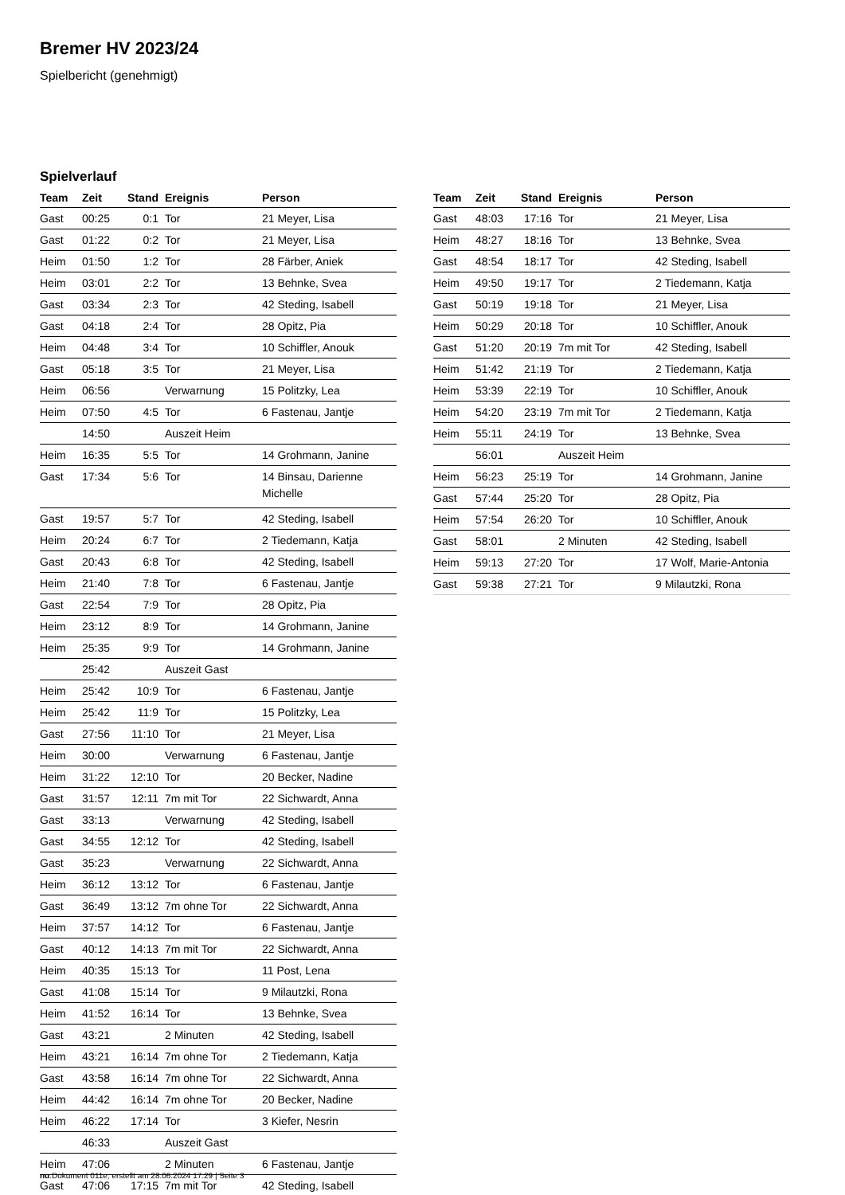Bremer HV 2023/24
Spielbericht (genehmigt)
Spielverlauf
| Team | Zeit | Stand | Ereignis | Person |
| --- | --- | --- | --- | --- |
| Gast | 00:25 | 0:1 | Tor | 21 Meyer, Lisa |
| Gast | 01:22 | 0:2 | Tor | 21 Meyer, Lisa |
| Heim | 01:50 | 1:2 | Tor | 28 Färber, Aniek |
| Heim | 03:01 | 2:2 | Tor | 13 Behnke, Svea |
| Gast | 03:34 | 2:3 | Tor | 42 Steding, Isabell |
| Gast | 04:18 | 2:4 | Tor | 28 Opitz, Pia |
| Heim | 04:48 | 3:4 | Tor | 10 Schiffler, Anouk |
| Gast | 05:18 | 3:5 | Tor | 21 Meyer, Lisa |
| Heim | 06:56 | | Verwarnung | 15 Politzky, Lea |
| Heim | 07:50 | 4:5 | Tor | 6 Fastenau, Jantje |
| | 14:50 | | Auszeit Heim | |
| Heim | 16:35 | 5:5 | Tor | 14 Grohmann, Janine |
| Gast | 17:34 | 5:6 | Tor | 14 Binsau, Darienne Michelle |
| Gast | 19:57 | 5:7 | Tor | 42 Steding, Isabell |
| Heim | 20:24 | 6:7 | Tor | 2 Tiedemann, Katja |
| Gast | 20:43 | 6:8 | Tor | 42 Steding, Isabell |
| Heim | 21:40 | 7:8 | Tor | 6 Fastenau, Jantje |
| Gast | 22:54 | 7:9 | Tor | 28 Opitz, Pia |
| Heim | 23:12 | 8:9 | Tor | 14 Grohmann, Janine |
| Heim | 25:35 | 9:9 | Tor | 14 Grohmann, Janine |
| | 25:42 | | Auszeit Gast | |
| Heim | 25:42 | 10:9 | Tor | 6 Fastenau, Jantje |
| Heim | 25:42 | 11:9 | Tor | 15 Politzky, Lea |
| Gast | 27:56 | 11:10 | Tor | 21 Meyer, Lisa |
| Heim | 30:00 | | Verwarnung | 6 Fastenau, Jantje |
| Heim | 31:22 | 12:10 | Tor | 20 Becker, Nadine |
| Gast | 31:57 | 12:11 | 7m mit Tor | 22 Sichwardt, Anna |
| Gast | 33:13 | | Verwarnung | 42 Steding, Isabell |
| Gast | 34:55 | 12:12 | Tor | 42 Steding, Isabell |
| Gast | 35:23 | | Verwarnung | 22 Sichwardt, Anna |
| Heim | 36:12 | 13:12 | Tor | 6 Fastenau, Jantje |
| Gast | 36:49 | 13:12 | 7m ohne Tor | 22 Sichwardt, Anna |
| Heim | 37:57 | 14:12 | Tor | 6 Fastenau, Jantje |
| Gast | 40:12 | 14:13 | 7m mit Tor | 22 Sichwardt, Anna |
| Heim | 40:35 | 15:13 | Tor | 11 Post, Lena |
| Gast | 41:08 | 15:14 | Tor | 9 Milautzki, Rona |
| Heim | 41:52 | 16:14 | Tor | 13 Behnke, Svea |
| Gast | 43:21 | | 2 Minuten | 42 Steding, Isabell |
| Heim | 43:21 | 16:14 | 7m ohne Tor | 2 Tiedemann, Katja |
| Gast | 43:58 | 16:14 | 7m ohne Tor | 22 Sichwardt, Anna |
| Heim | 44:42 | 16:14 | 7m ohne Tor | 20 Becker, Nadine |
| Heim | 46:22 | 17:14 | Tor | 3 Kiefer, Nesrin |
| | 46:33 | | Auszeit Gast | |
| Heim | 47:06 | | 2 Minuten | 6 Fastenau, Jantje |
| Gast | 47:06 | 17:15 | 7m mit Tor | 42 Steding, Isabell |
| Team | Zeit | Stand | Ereignis | Person |
| --- | --- | --- | --- | --- |
| Gast | 48:03 | 17:16 | Tor | 21 Meyer, Lisa |
| Heim | 48:27 | 18:16 | Tor | 13 Behnke, Svea |
| Gast | 48:54 | 18:17 | Tor | 42 Steding, Isabell |
| Heim | 49:50 | 19:17 | Tor | 2 Tiedemann, Katja |
| Gast | 50:19 | 19:18 | Tor | 21 Meyer, Lisa |
| Heim | 50:29 | 20:18 | Tor | 10 Schiffler, Anouk |
| Gast | 51:20 | 20:19 | 7m mit Tor | 42 Steding, Isabell |
| Heim | 51:42 | 21:19 | Tor | 2 Tiedemann, Katja |
| Heim | 53:39 | 22:19 | Tor | 10 Schiffler, Anouk |
| Heim | 54:20 | 23:19 | 7m mit Tor | 2 Tiedemann, Katja |
| Heim | 55:11 | 24:19 | Tor | 13 Behnke, Svea |
| | 56:01 | | Auszeit Heim | |
| Heim | 56:23 | 25:19 | Tor | 14 Grohmann, Janine |
| Gast | 57:44 | 25:20 | Tor | 28 Opitz, Pia |
| Heim | 57:54 | 26:20 | Tor | 10 Schiffler, Anouk |
| Gast | 58:01 | | 2 Minuten | 42 Steding, Isabell |
| Heim | 59:13 | 27:20 | Tor | 17 Wolf, Marie-Antonia |
| Gast | 59:38 | 27:21 | Tor | 9 Milautzki, Rona |
nu.Dokument 011e, erstellt am 28.06.2024 17:29 | Seite 3